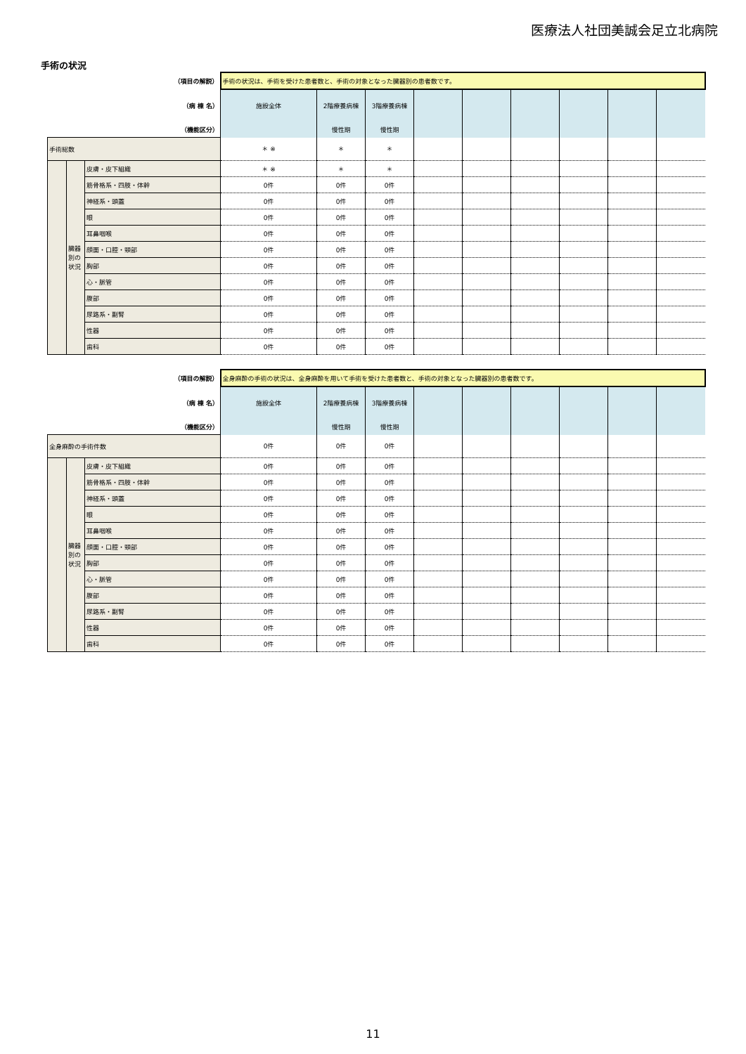医療法人社団美誠会足立北病院
手術の状況
| （項目の解説） | | | 手術の状況は、手術を受けた患者数と、手術の対象となった臓器別の患者数です。 | | | | | | | | |
| （病 棟 名） | | | 施設全体 | 2階療養病棟 | 3階療養病棟 | | | | | | |
| （機能区分） | | | | 慢性期 | 慢性期 | | | | | | |
| 手術総数 | | | ＊ ※ | ＊ | ＊ | | | | | | |
| | 臓器別の状況 | 皮膚・皮下組織 | ＊ ※ | ＊ | ＊ | | | | | | |
| | | 筋骨格系・四肢・体幹 | 0件 | 0件 | 0件 | | | | | | |
| | | 神経系・頭蓋 | 0件 | 0件 | 0件 | | | | | | |
| | | 眼 | 0件 | 0件 | 0件 | | | | | | |
| | | 耳鼻咽喉 | 0件 | 0件 | 0件 | | | | | | |
| | | 顔面・口腔・頸部 | 0件 | 0件 | 0件 | | | | | | |
| | | 胸部 | 0件 | 0件 | 0件 | | | | | | |
| | | 心・脈管 | 0件 | 0件 | 0件 | | | | | | |
| | | 腹部 | 0件 | 0件 | 0件 | | | | | | |
| | | 尿路系・副腎 | 0件 | 0件 | 0件 | | | | | | |
| | | 性器 | 0件 | 0件 | 0件 | | | | | | |
| | | 歯科 | 0件 | 0件 | 0件 | | | | | | |
| （項目の解説） | | | 全身麻酔の手術の状況は、全身麻酔を用いて手術を受けた患者数と、手術の対象となった臓器別の患者数です。 | | | | | | | | |
| （病 棟 名） | | | 施設全体 | 2階療養病棟 | 3階療養病棟 | | | | | | |
| （機能区分） | | | | 慢性期 | 慢性期 | | | | | | |
| 全身麻酔の手術件数 | | | 0件 | 0件 | 0件 | | | | | | |
| | 臓器別の状況 | 皮膚・皮下組織 | 0件 | 0件 | 0件 | | | | | | |
| | | 筋骨格系・四肢・体幹 | 0件 | 0件 | 0件 | | | | | | |
| | | 神経系・頭蓋 | 0件 | 0件 | 0件 | | | | | | |
| | | 眼 | 0件 | 0件 | 0件 | | | | | | |
| | | 耳鼻咽喉 | 0件 | 0件 | 0件 | | | | | | |
| | | 顔面・口腔・頸部 | 0件 | 0件 | 0件 | | | | | | |
| | | 胸部 | 0件 | 0件 | 0件 | | | | | | |
| | | 心・脈管 | 0件 | 0件 | 0件 | | | | | | |
| | | 腹部 | 0件 | 0件 | 0件 | | | | | | |
| | | 尿路系・副腎 | 0件 | 0件 | 0件 | | | | | | |
| | | 性器 | 0件 | 0件 | 0件 | | | | | | |
| | | 歯科 | 0件 | 0件 | 0件 | | | | | | |
11